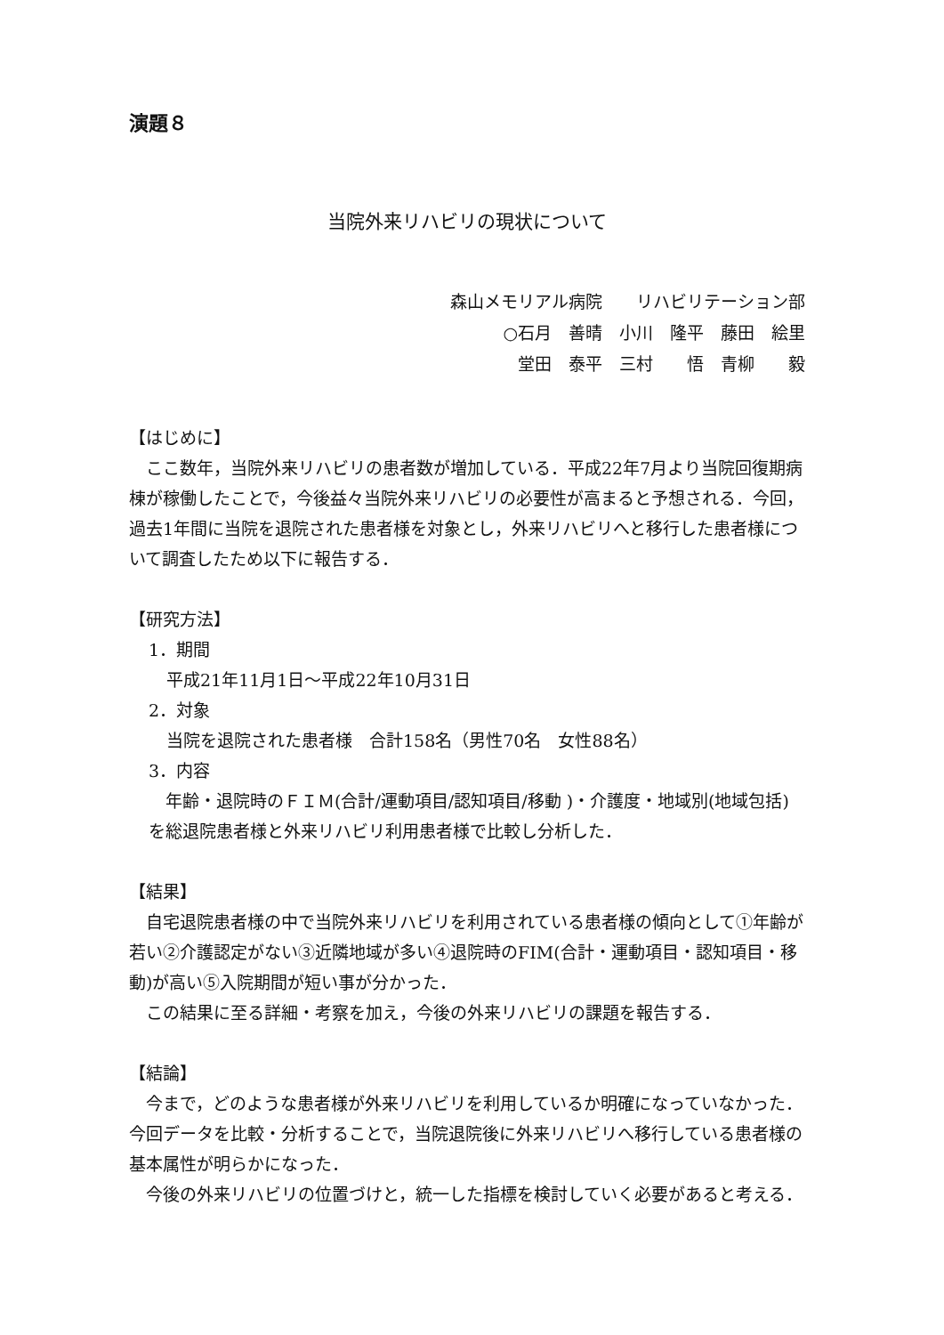演題８
当院外来リハビリの現状について
森山メモリアル病院　　リハビリテーション部
○石月　善晴　小川　隆平　藤田　絵里
堂田　泰平　三村　　悟　青柳　　毅
【はじめに】
　ここ数年，当院外来リハビリの患者数が増加している．平成22年7月より当院回復期病棟が稼働したことで，今後益々当院外来リハビリの必要性が高まると予想される．今回，過去1年間に当院を退院された患者様を対象とし，外来リハビリへと移行した患者様について調査したため以下に報告する．
【研究方法】
1．期間
平成21年11月1日～平成22年10月31日
2．対象
当院を退院された患者様　合計158名（男性70名　女性88名）
3．内容
　年齢・退院時のＦＩＭ(合計/運動項目/認知項目/移動 )・介護度・地域別(地域包括)を総退院患者様と外来リハビリ利用患者様で比較し分析した．
【結果】
　自宅退院患者様の中で当院外来リハビリを利用されている患者様の傾向として①年齢が若い②介護認定がない③近隣地域が多い④退院時のFIM(合計・運動項目・認知項目・移動)が高い⑤入院期間が短い事が分かった．
　この結果に至る詳細・考察を加え，今後の外来リハビリの課題を報告する．
【結論】
　今まで，どのような患者様が外来リハビリを利用しているか明確になっていなかった．今回データを比較・分析することで，当院退院後に外来リハビリへ移行している患者様の基本属性が明らかになった．
　今後の外来リハビリの位置づけと，統一した指標を検討していく必要があると考える．